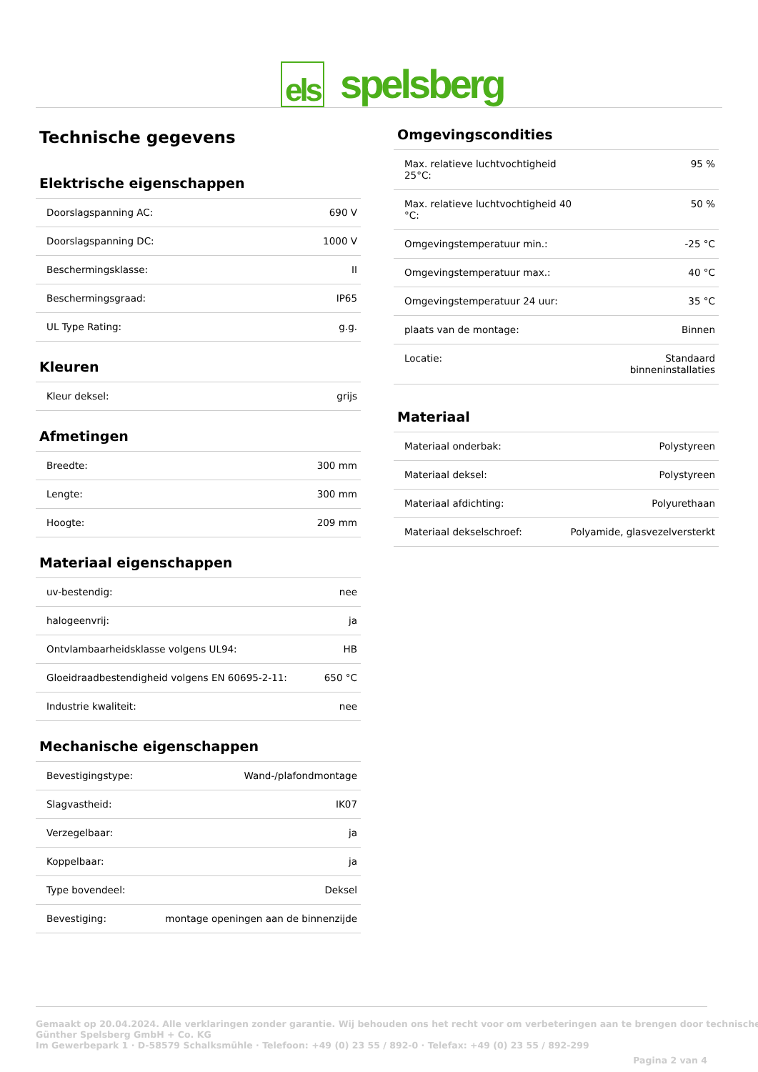els spelsberg
Technische gegevens
Elektrische eigenschappen
| Doorslagspanning AC: | 690 V |
| Doorslagspanning DC: | 1000 V |
| Beschermingsklasse: | II |
| Beschermingsgraad: | IP65 |
| UL Type Rating: | g.g. |
Kleuren
| Kleur deksel: | grijs |
Afmetingen
| Breedte: | 300 mm |
| Lengte: | 300 mm |
| Hoogte: | 209 mm |
Materiaal eigenschappen
| uv-bestendig: | nee |
| halogeenvrij: | ja |
| Ontvlambaarheidsklasse volgens UL94: | HB |
| Gloeidraadbestendigheid volgens EN 60695-2-11: | 650 °C |
| Industrie kwaliteit: | nee |
Mechanische eigenschappen
| Bevestigingstype: | Wand-/plafondmontage |
| Slagvastheid: | IK07 |
| Verzegelbaar: | ja |
| Koppelbaar: | ja |
| Type bovendeel: | Deksel |
| Bevestiging: | montage openingen aan de binnenzijde |
Omgevingscondities
| Max. relatieve luchtvochtigheid 25°C: | 95 % |
| Max. relatieve luchtvochtigheid 40 °C: | 50 % |
| Omgevingstemperatuur min.: | -25 °C |
| Omgevingstemperatuur max.: | 40 °C |
| Omgevingstemperatuur 24 uur: | 35 °C |
| plaats van de montage: | Binnen |
| Locatie: | Standaard binneninstallaties |
Materiaal
| Materiaal onderbak: | Polystyreen |
| Materiaal deksel: | Polystyreen |
| Materiaal afdichting: | Polyurethaan |
| Materiaal dekselschroef: | Polyamide, glasvezelversterkt |
Gemaakt op 20.04.2024. Alle verklaringen zonder garantie. Wij behouden ons het recht voor om verbeteringen aan te brengen door technische
Günther Spelsberg GmbH + Co. KG
Im Gewerbepark 1 · D-58579 Schalksmühle · Telefoon: +49 (0) 23 55 / 892-0 · Telefax: +49 (0) 23 55 / 892-299
Pagina 2 van 4